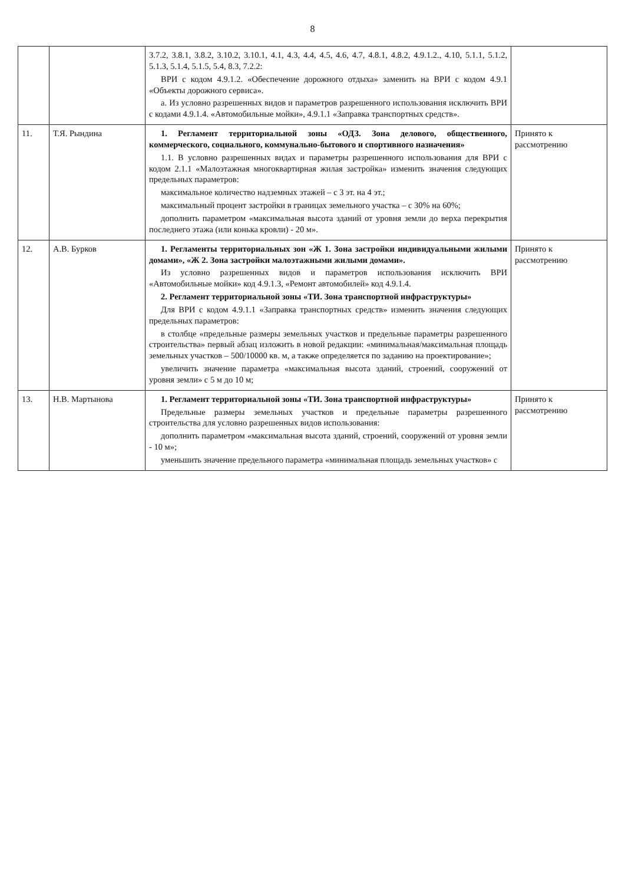8
| | | 3.7.2, 3.8.1, 3.8.2, 3.10.2, 3.10.1, 4.1, 4.3, 4.4, 4.5, 4.6, 4.7, 4.8.1, 4.8.2, 4.9.1.2., 4.10, 5.1.1, 5.1.2, 5.1.3, 5.1.4, 5.1.5, 5.4, 8.3, 7.2.2: ВРИ с кодом 4.9.1.2. «Обеспечение дорожного отдыха» заменить на ВРИ с кодом 4.9.1 «Объекты дорожного сервиса». a. Из условно разрешенных видов и параметров разрешенного использования исключить ВРИ с кодами 4.9.1.4. «Автомобильные мойки», 4.9.1.1 «Заправка транспортных средств». | |
| 11. | Т.Я. Рындина | 1. Регламент территориальной зоны «ОДЗ. Зона делового, общественного, коммерческого, социального, коммунально-бытового и спортивного назначения» 1.1. В условно разрешенных видах и параметры разрешенного использования для ВРИ с кодом 2.1.1 «Малоэтажная многоквартирная жилая застройка» изменить значения следующих предельных параметров: максимальное количество надземных этажей – с 3 эт. на 4 эт.; максимальный процент застройки в границах земельного участка – с 30% на 60%; дополнить параметром «максимальная высота зданий от уровня земли до верха перекрытия последнего этажа (или конька кровли) - 20 м». | Принято к рассмотрению |
| 12. | А.В. Бурков | 1. Регламенты территориальных зон «Ж 1. Зона застройки индивидуальными жилыми домами», «Ж 2. Зона застройки малоэтажными жилыми домами». Из условно разрешенных видов и параметров использования исключить ВРИ «Автомобильные мойки» код 4.9.1.3, «Ремонт автомобилей» код 4.9.1.4. 2. Регламент территориальной зоны «ТИ. Зона транспортной инфраструктуры» Для ВРИ с кодом 4.9.1.1 «Заправка транспортных средств» изменить значения следующих предельных параметров: в столбце «предельные размеры земельных участков и предельные параметры разрешенного строительства» первый абзац изложить в новой редакции: «минимальная/максимальная площадь земельных участков – 500/10000 кв. м, а также определяется по заданию на проектирование»; увеличить значение параметра «максимальная высота зданий, строений, сооружений от уровня земли» с 5 м до 10 м; | Принято к рассмотрению |
| 13. | Н.В. Мартынова | 1. Регламент территориальной зоны «ТИ. Зона транспортной инфраструктуры» Предельные размеры земельных участков и предельные параметры разрешенного строительства для условно разрешенных видов использования: дополнить параметром «максимальная высота зданий, строений, сооружений от уровня земли - 10 м»; уменьшить значение предельного параметра «минимальная площадь земельных участков» с | Принято к рассмотрению |